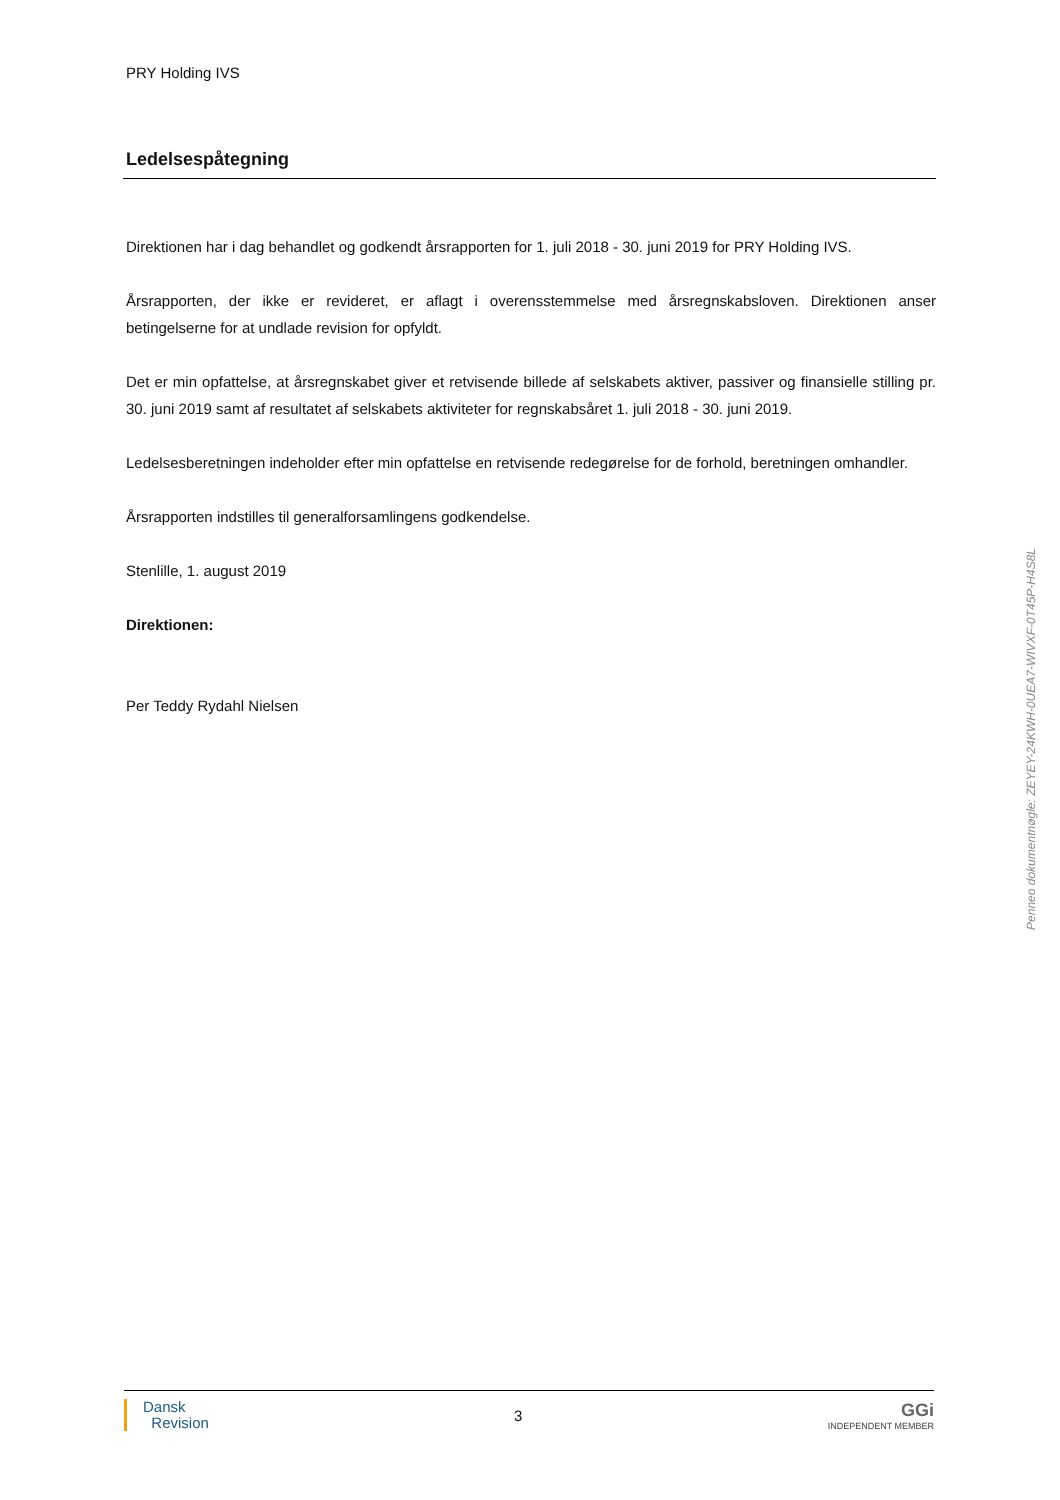PRY Holding IVS
Ledelsespåtegning
Direktionen har i dag behandlet og godkendt årsrapporten for 1. juli 2018 - 30. juni 2019 for PRY Holding IVS.
Årsrapporten, der ikke er revideret, er aflagt i overensstemmelse med årsregnskabsloven. Direktionen anser betingelserne for at undlade revision for opfyldt.
Det er min opfattelse, at årsregnskabet giver et retvisende billede af selskabets aktiver, passiver og finansielle stilling pr. 30. juni 2019 samt af resultatet af selskabets aktiviteter for regnskabsåret 1. juli 2018 - 30. juni 2019.
Ledelsesberetningen indeholder efter min opfattelse en retvisende redegørelse for de forhold, beretningen omhandler.
Årsrapporten indstilles til generalforsamlingens godkendelse.
Stenlille, 1. august 2019
Direktionen:
Per Teddy Rydahl Nielsen
Dansk
Revision
3
GGi
INDEPENDENT MEMBER
Penneo dokumentnøgle: ZEYEY-24KWH-0UEA7-WIVXF-0T45P-H4S8L